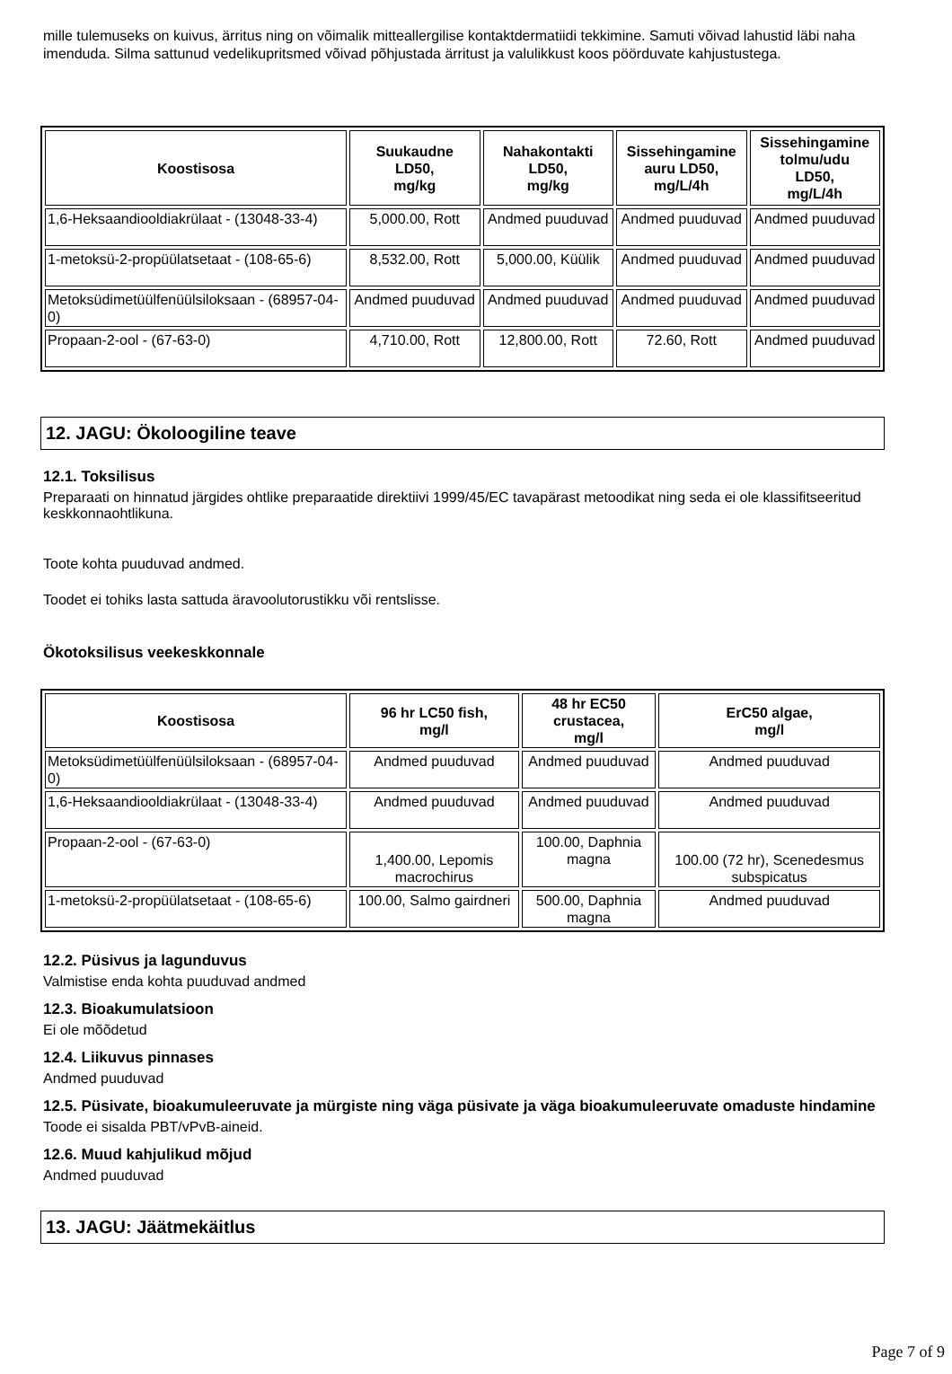mille tulemuseks on kuivus, ärritus ning on võimalik mitteallergilise kontaktdermatiidi tekkimine. Samuti võivad lahustid läbi naha imenduda. Silma sattunud vedelikupritsmed võivad põhjustada ärritust ja valulikkust koos pöörduvate kahjustustega.
| Koostisosa | Suukaudne LD50, mg/kg | Nahakontakti LD50, mg/kg | Sissehingamine auru LD50, mg/L/4h | Sissehingamine tolmu/udu LD50, mg/L/4h |
| --- | --- | --- | --- | --- |
| 1,6-Heksaandiooldiakrülaat - (13048-33-4) | 5,000.00, Rott | Andmed puuduvad | Andmed puuduvad | Andmed puuduvad |
| 1-metoksü-2-propüülatsetaat - (108-65-6) | 8,532.00, Rott | 5,000.00, Küülik | Andmed puuduvad | Andmed puuduvad |
| Metoksüdimetüülfenüülsiloksaan - (68957-04-0) | Andmed puuduvad | Andmed puuduvad | Andmed puuduvad | Andmed puuduvad |
| Propaan-2-ool - (67-63-0) | 4,710.00, Rott | 12,800.00, Rott | 72.60, Rott | Andmed puuduvad |
12. JAGU: Ökoloogiline teave
12.1. Toksilisus
Preparaati on hinnatud järgides ohtlike preparaatide direktiivi 1999/45/EC tavapärast metoodikat ning seda ei ole klassifitseeritud keskkonnaohtlikuna.
Toote kohta puuduvad andmed.
Toodet ei tohiks lasta sattuda äravoolutorustikku või rentslisse.
Ökotoksilisus veekeskkonnale
| Koostisosa | 96 hr LC50 fish, mg/l | 48 hr EC50 crustacea, mg/l | ErC50 algae, mg/l |
| --- | --- | --- | --- |
| Metoksüdimetüülfenüülsiloksaan - (68957-04-0) | Andmed puuduvad | Andmed puuduvad | Andmed puuduvad |
| 1,6-Heksaandiooldiakrülaat - (13048-33-4) | Andmed puuduvad | Andmed puuduvad | Andmed puuduvad |
| Propaan-2-ool - (67-63-0) | 1,400.00, Lepomis macrochirus | 100.00, Daphnia magna | 100.00 (72 hr), Scenedesmus subspicatus |
| 1-metoksü-2-propüülatsetaat - (108-65-6) | 100.00, Salmo gairdneri | 500.00, Daphnia magna | Andmed puuduvad |
12.2. Püsivus ja lagunduvus
Valmistise enda kohta puuduvad andmed
12.3. Bioakumulatsioon
Ei ole mõõdetud
12.4. Liikuvus pinnases
Andmed puuduvad
12.5. Püsivate, bioakumuleeruvate ja mürgiste ning väga püsivate ja väga bioakumuleeruvate omaduste hindamine
Toode ei sisalda PBT/vPvB-aineid.
12.6. Muud kahjulikud mõjud
Andmed puuduvad
13. JAGU: Jäätmekäitlus
Page 7 of 9